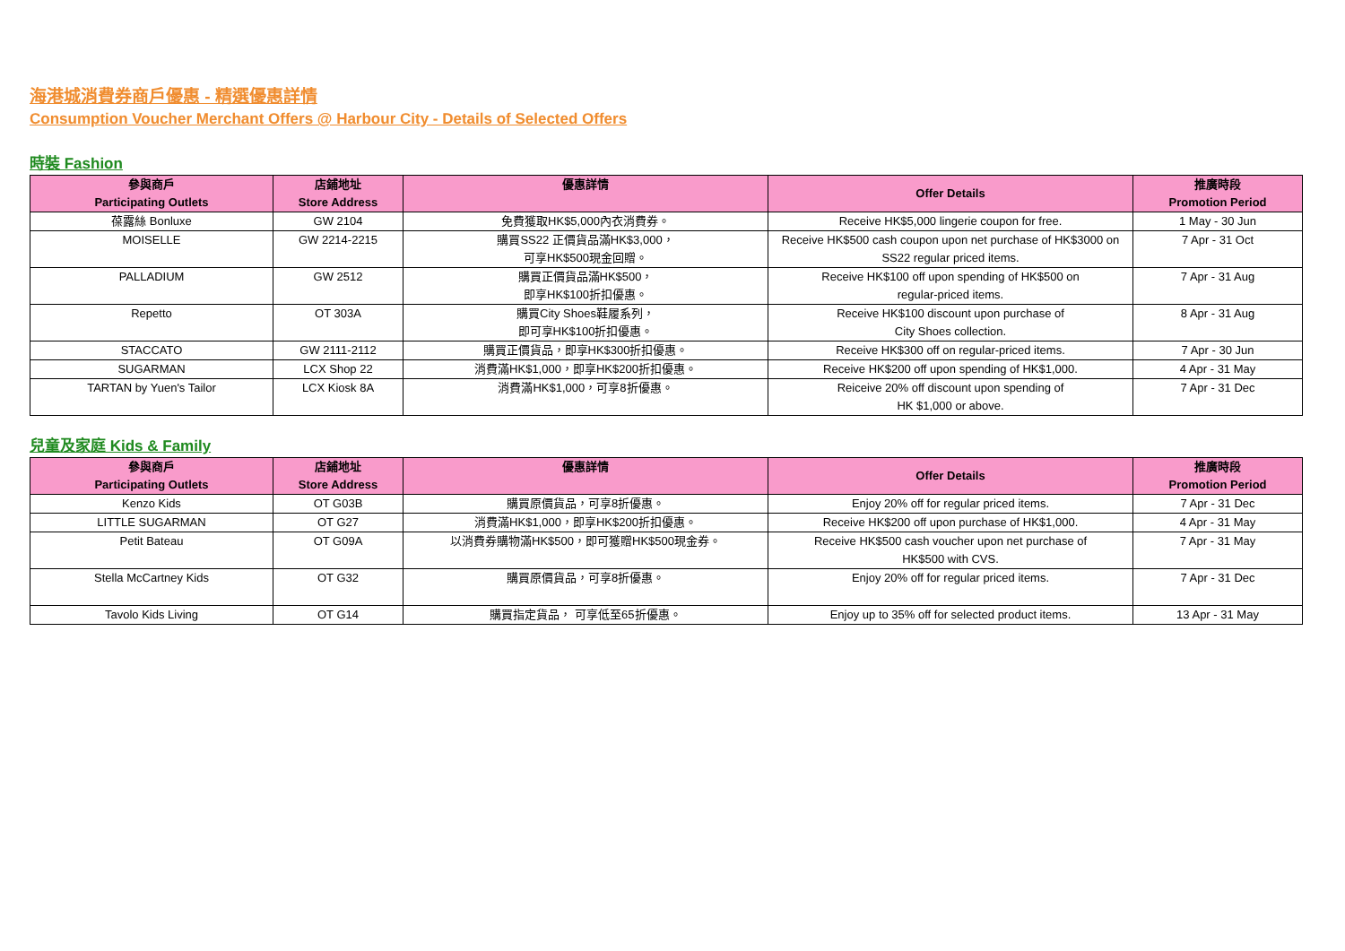海港城消費券商戶優惠 - 精選優惠詳情
Consumption Voucher Merchant Offers @ Harbour City - Details of Selected Offers
時裝 Fashion
| 參與商戶 Participating Outlets | 店鋪地址 Store Address | 優惠詳情 | Offer Details | 推廣時段 Promotion Period |
| --- | --- | --- | --- | --- |
| 葆露絲 Bonluxe | GW 2104 | 免費獲取HK$5,000內衣消費券。 | Receive HK$5,000 lingerie coupon for free. | 1 May - 30 Jun |
| MOISELLE | GW 2214-2215 | 購買SS22 正價貨品滿HK$3,000， 可享HK$500現金回贈。 | Receive HK$500 cash coupon upon net purchase of HK$3000 on SS22 regular priced items. | 7 Apr - 31 Oct |
| PALLADIUM | GW 2512 | 購買正價貨品滿HK$500， 即享HK$100折扣優惠。 | Receive HK$100 off upon spending of HK$500 on regular-priced items. | 7 Apr - 31 Aug |
| Repetto | OT 303A | 購買City Shoes鞋履系列， 即可享HK$100折扣優惠。 | Receive HK$100 discount upon purchase of City Shoes collection. | 8 Apr - 31 Aug |
| STACCATO | GW 2111-2112 | 購買正價貨品，即享HK$300折扣優惠。 | Receive HK$300 off on regular-priced items. | 7 Apr - 30 Jun |
| SUGARMAN | LCX Shop 22 | 消費滿HK$1,000，即享HK$200折扣優惠。 | Receive HK$200 off upon spending of HK$1,000. | 4 Apr - 31 May |
| TARTAN by Yuen's Tailor | LCX Kiosk 8A | 消費滿HK$1,000，可享8折優惠。 | Reiceive 20% off discount upon spending of HK $1,000 or above. | 7 Apr - 31 Dec |
兒童及家庭 Kids & Family
| 參與商戶 Participating Outlets | 店鋪地址 Store Address | 優惠詳情 | Offer Details | 推廣時段 Promotion Period |
| --- | --- | --- | --- | --- |
| Kenzo Kids | OT G03B | 購買原價貨品，可享8折優惠。 | Enjoy 20% off for regular priced items. | 7 Apr - 31 Dec |
| LITTLE SUGARMAN | OT G27 | 消費滿HK$1,000，即享HK$200折扣優惠。 | Receive HK$200 off upon purchase of HK$1,000. | 4 Apr - 31 May |
| Petit Bateau | OT G09A | 以消費券購物滿HK$500，即可獲贈HK$500現金券。 | Receive HK$500 cash voucher upon net purchase of HK$500 with CVS. | 7 Apr - 31 May |
| Stella McCartney Kids | OT G32 | 購買原價貨品，可享8折優惠。 | Enjoy 20% off for regular priced items. | 7 Apr - 31 Dec |
| Tavolo Kids Living | OT G14 | 購買指定貨品， 可享低至65折優惠。 | Enjoy up to 35% off for selected product items. | 13 Apr - 31 May |